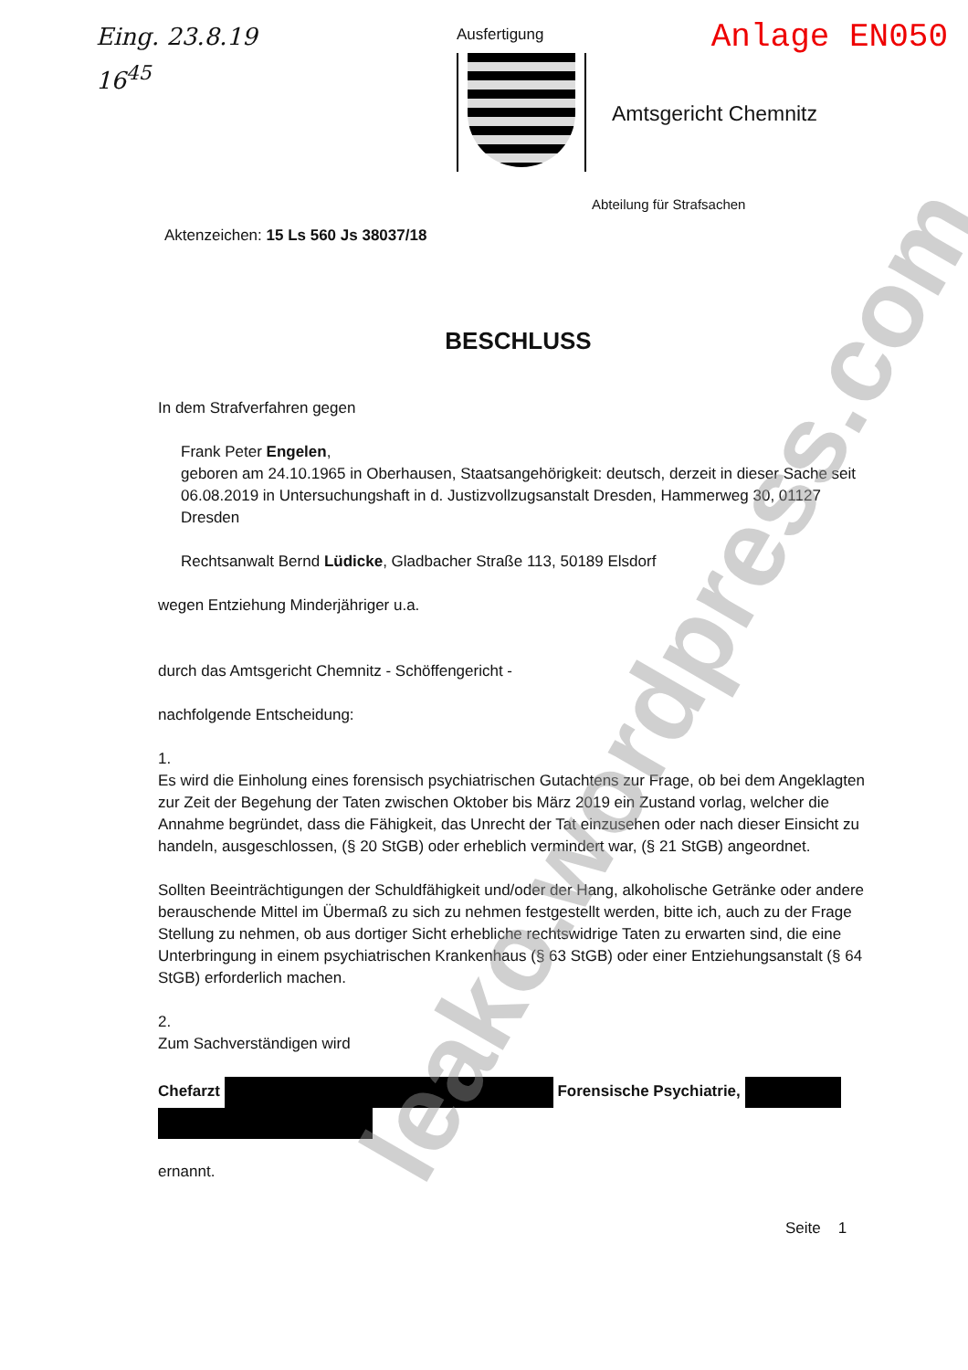Eing. 23.8.19
16<sup>45</sup>
Ausfertigung
Anlage EN050
Amtsgericht Chemnitz
Abteilung für Strafsachen
Aktenzeichen: 15 Ls 560 Js 38037/18
BESCHLUSS
In dem Strafverfahren gegen
Frank Peter Engelen,
geboren am 24.10.1965 in Oberhausen, Staatsangehörigkeit: deutsch, derzeit in dieser Sache seit 06.08.2019 in Untersuchungshaft in d. Justizvollzugsanstalt Dresden, Hammerweg 30, 01127 Dresden
Rechtsanwalt Bernd Lüdicke, Gladbacher Straße 113, 50189 Elsdorf
wegen Entziehung Minderjähriger u.a.
durch das Amtsgericht Chemnitz - Schöffengericht -
nachfolgende Entscheidung:
1.
Es wird die Einholung eines forensisch psychiatrischen Gutachtens zur Frage, ob bei dem Angeklagten zur Zeit der Begehung der Taten zwischen Oktober bis März 2019 ein Zustand vorlag, welcher die Annahme begründet, dass die Fähigkeit, das Unrecht der Tat einzusehen oder nach dieser Einsicht zu handeln, ausgeschlossen, (§ 20 StGB) oder erheblich vermindert war, (§ 21 StGB) angeordnet.
Sollten Beeinträchtigungen der Schuldfähigkeit und/oder der Hang, alkoholische Getränke oder andere berauschende Mittel im Übermaß zu sich zu nehmen festgestellt werden, bitte ich, auch zu der Frage Stellung zu nehmen, ob aus dortiger Sicht erhebliche rechtswidrige Taten zu erwarten sind, die eine Unterbringung in einem psychiatrischen Krankenhaus (§ 63 StGB) oder einer Entziehungsanstalt (§ 64 StGB) erforderlich machen.
2.
Zum Sachverständigen wird
Chefarzt Forensische Psychiatrie,
ernannt.
Seite 1
leako.wordpress.com